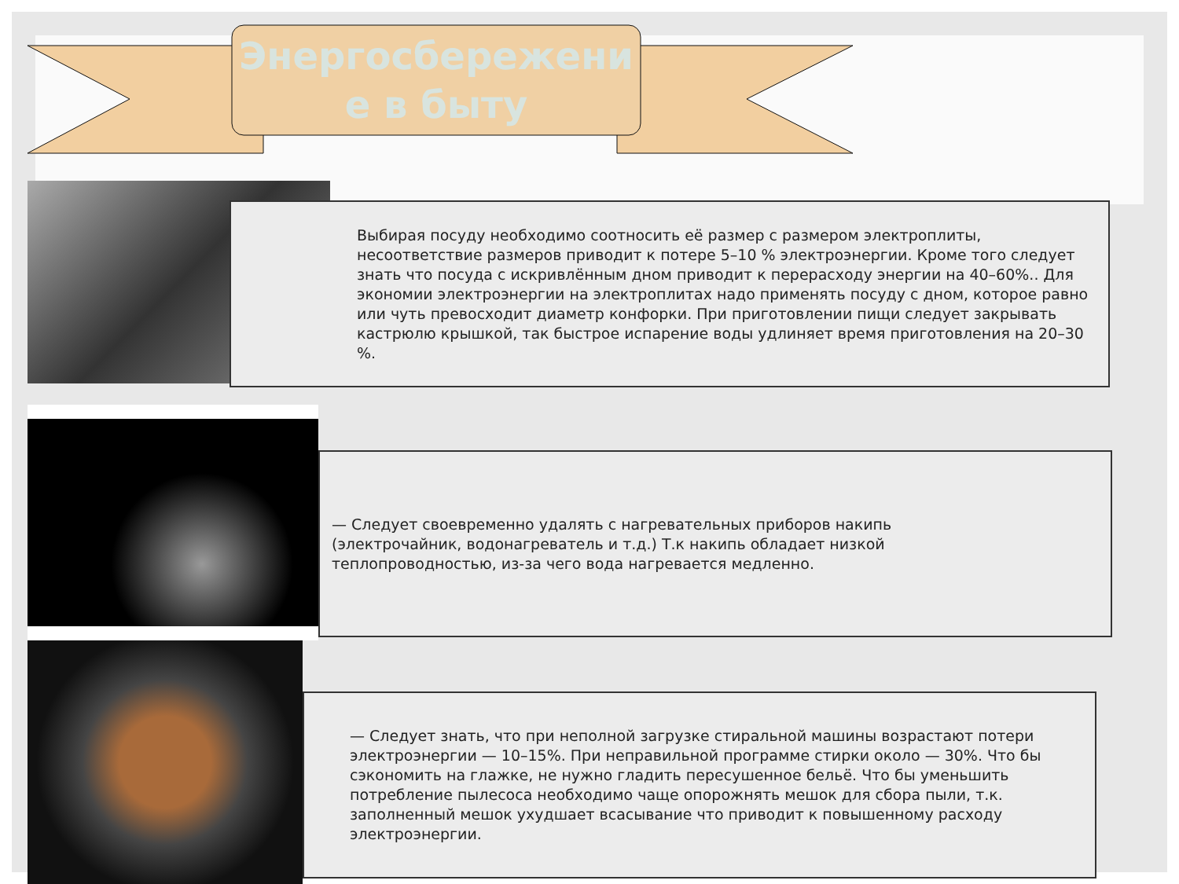Энергосбережени
е в быту
Выбирая посуду необходимо соотносить её размер с размером электроплиты, несоответствие размеров приводит к потере 5–10 % электроэнергии. Кроме того следует знать что посуда с искривлённым дном приводит к перерасходу энергии на 40–60%.. Для экономии электроэнергии на электроплитах надо применять посуду с дном, которое равно или чуть превосходит диаметр конфорки. При приготовлении пищи следует закрывать кастрюлю крышкой, так быстрое испарение воды удлиняет время приготовления на 20–30 %.
— Следует своевременно удалять с нагревательных приборов накипь (электрочайник, водонагреватель и т.д.) Т.к накипь обладает низкой теплопроводностью, из-за чего вода нагревается медленно.
— Следует знать, что при неполной загрузке стиральной машины возрастают потери электроэнергии — 10–15%. При неправильной программе стирки около — 30%. Что бы сэкономить на глажке, не нужно гладить пересушенное бельё. Что бы уменьшить потребление пылесоса необходимо чаще опорожнять мешок для сбора пыли, т.к. заполненный мешок ухудшает всасывание что приводит к повышенному расходу электроэнергии.